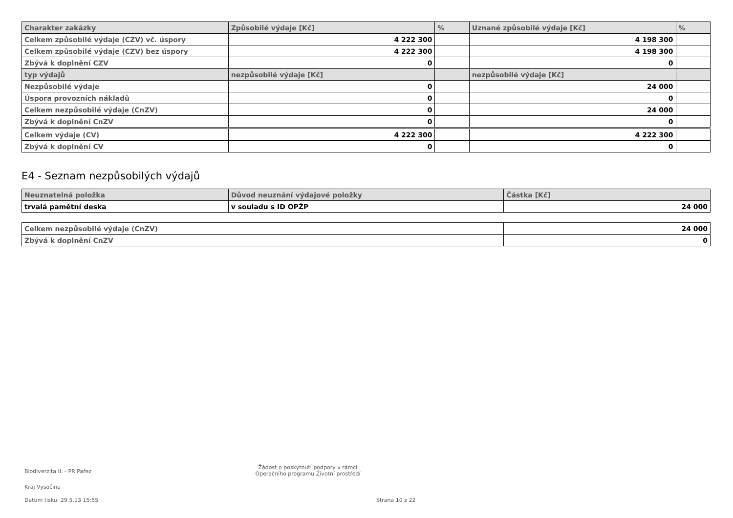| Charakter zakázky | Způsobilé výdaje [Kč] | % | Uznané způsobilé výdaje [Kč] | % |
| --- | --- | --- | --- | --- |
| Celkem způsobilé výdaje (CZV) vč. úspory | 4 222 300 | | 4 198 300 | |
| Celkem způsobilé výdaje (CZV) bez úspory | 4 222 300 | | 4 198 300 | |
| Zbývá k doplnění CZV | 0 | | 0 | |
| typ výdajů | nezpůsobilé výdaje [Kč] | | nezpůsobilé výdaje [Kč] | |
| Nezpůsobilé výdaje | 0 | | 24 000 | |
| Úspora provozních nákladů | 0 | | 0 | |
| Celkem nezpůsobilé výdaje (CnZV) | 0 | | 24 000 | |
| Zbývá k doplnění CnZV | 0 | | 0 | |
| Celkem výdaje (CV) | 4 222 300 | | 4 222 300 | |
| Zbývá k doplnění CV | 0 | | 0 | |
E4 - Seznam nezpůsobilých výdajů
| Neuznatelná položka | Důvod neuznání výdajové položky | Částka [Kč] |
| --- | --- | --- |
| trvalá pamětní deska | v souladu s ID OPŽP | 24 000 |
| Celkem nezpůsobilé výdaje (CnZV) | 24 000 |
| Zbývá k doplnění CnZV | 0 |
Biodiverzita II. - PR Pařez
Žádost o poskytnutí podpory v rámci
Operačního programu Životní prostředí
Kraj Vysočina
Datum tisku: 29.5.13 15:55 Strana 10 z 22